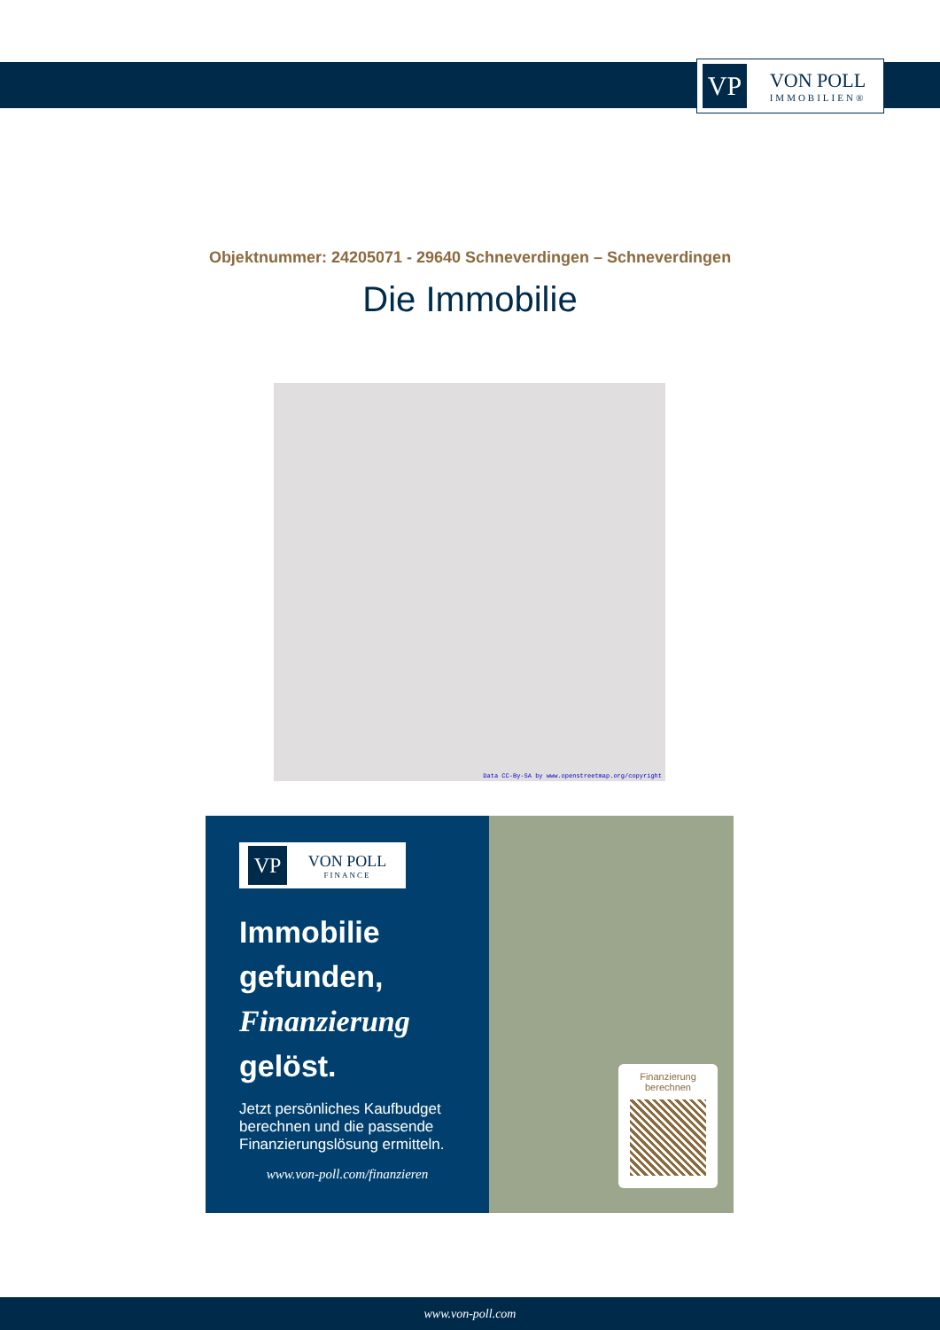VP
VON POLL
IMMOBILIEN®
Objektnummer: 24205071 - 29640 Schneverdingen – Schneverdingen
Die Immobilie
Data CC-By-SA by www.openstreetmap.org/copyright
VP
VON POLL
FINANCE
Immobilie gefunden,
Finanzierung
gelöst.
Jetzt persönliches Kaufbudget berechnen und die passende Finanzierungslösung ermitteln.
www.von-poll.com/finanzieren
Finanzierung berechnen
www.von-poll.com